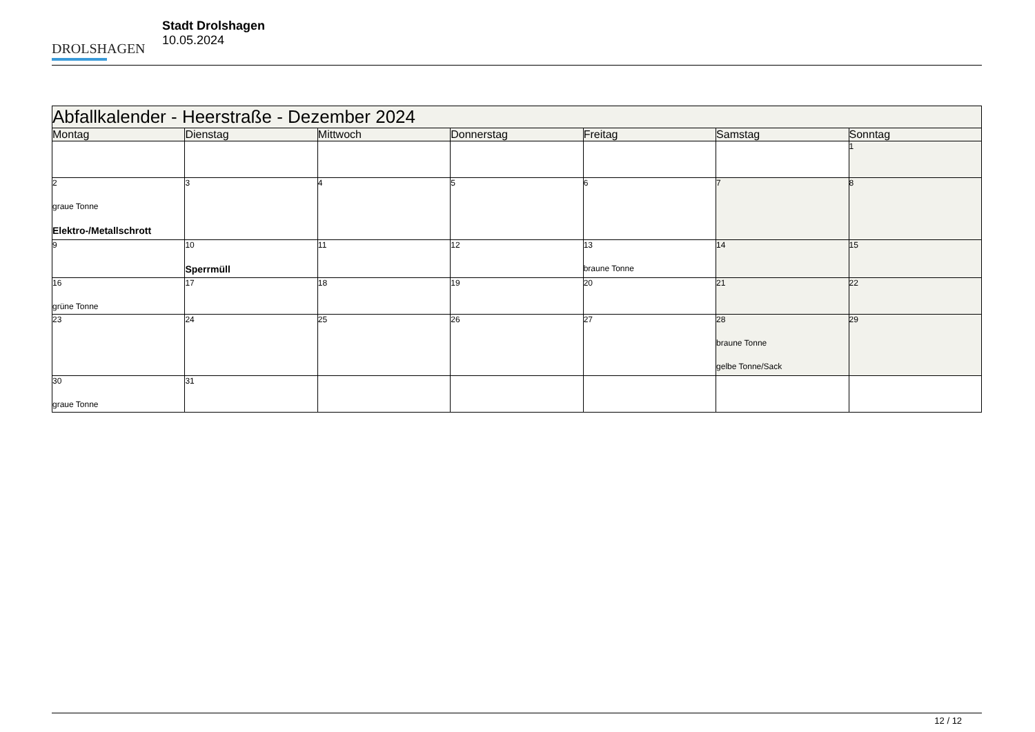DROLSHAGEN
Stadt Drolshagen
10.05.2024
| Abfallkalender - Heerstraße - Dezember 2024 | | | | | | |
| --- | --- | --- | --- | --- | --- | --- |
| Montag | Dienstag | Mittwoch | Donnerstag | Freitag | Samstag | Sonntag |
| | | | | | | 1 |
| 2 graue Tonne Elektro-/Metallschrott | 3 | 4 | 5 | 6 | 7 | 8 |
| 9 | 10 Sperrmüll | 11 | 12 | 13 braune Tonne | 14 | 15 |
| 16 grüne Tonne | 17 | 18 | 19 | 20 | 21 | 22 |
| 23 | 24 | 25 | 26 | 27 | 28 braune Tonne gelbe Tonne/Sack | 29 |
| 30 graue Tonne | 31 | | | | | |
12 / 12